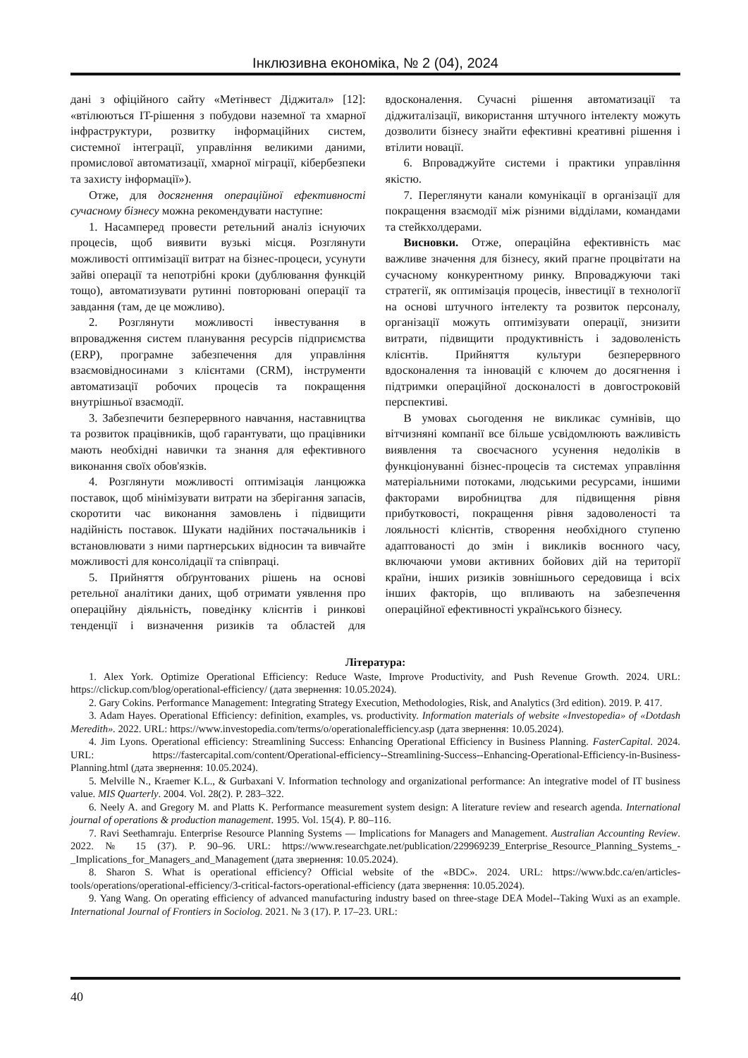Інклюзивна економіка, № 2 (04), 2024
дані з офіційного сайту «Метінвест Діджитал» [12]: «втілюються IT-рішення з побудови наземної та хмарної інфраструктури, розвитку інформаційних систем, системної інтеграції, управління великими даними, промислової автоматизації, хмарної міграції, кібербезпеки та захисту інформації»).
Отже, для досягнення операційної ефективності сучасному бізнесу можна рекомендувати наступне:
1. Насамперед провести ретельний аналіз існуючих процесів, щоб виявити вузькі місця. Розглянути можливості оптимізації витрат на бізнес-процеси, усунути зайві операції та непотрібні кроки (дублювання функцій тощо), автоматизувати рутинні повторювані операції та завдання (там, де це можливо).
2. Розглянути можливості інвестування в впровадження систем планування ресурсів підприємства (ERP), програмне забезпечення для управління взаємовідносинами з клієнтами (CRM), інструменти автоматизації робочих процесів та покращення внутрішньої взаємодії.
3. Забезпечити безперервного навчання, наставництва та розвиток працівників, щоб гарантувати, що працівники мають необхідні навички та знання для ефективного виконання своїх обов'язків.
4. Розглянути можливості оптимізація ланцюжка поставок, щоб мінімізувати витрати на зберігання запасів, скоротити час виконання замовлень і підвищити надійність поставок. Шукати надійних постачальників і встановлювати з ними партнерських відносин та вивчайте можливості для консолідації та співпраці.
5. Прийняття обґрунтованих рішень на основі ретельної аналітики даних, щоб отримати уявлення про операційну діяльність, поведінку клієнтів і ринкові тенденції і визначення ризиків та областей для вдосконалення. Сучасні рішення автоматизації та діджиталізації, використання штучного інтелекту можуть дозволити бізнесу знайти ефективні креативні рішення і втілити новації.
6. Впроваджуйте системи і практики управління якістю.
7. Переглянути канали комунікації в організації для покращення взаємодії між різними відділами, командами та стейкхолдерами.
Висновки. Отже, операційна ефективність має важливе значення для бізнесу, який прагне процвітати на сучасному конкурентному ринку. Впроваджуючи такі стратегії, як оптимізація процесів, інвестиції в технології на основі штучного інтелекту та розвиток персоналу, організації можуть оптимізувати операції, знизити витрати, підвищити продуктивність і задоволеність клієнтів. Прийняття культури безперервного вдосконалення та інновацій є ключем до досягнення і підтримки операційної досконалості в довгостроковій перспективі.
В умовах сьогодення не викликає сумнівів, що вітчизняні компанії все більше усвідомлюють важливість виявлення та своєчасного усунення недоліків в функціонуванні бізнес-процесів та системах управління матеріальними потоками, людськими ресурсами, іншими факторами виробництва для підвищення рівня прибутковості, покращення рівня задоволеності та лояльності клієнтів, створення необхідного ступеню адаптованості до змін і викликів воєнного часу, включаючи умови активних бойових дій на території країни, інших ризиків зовнішнього середовища і всіх інших факторів, що впливають на забезпечення операційної ефективності українського бізнесу.
Література:
1. Alex York. Optimize Operational Efficiency: Reduce Waste, Improve Productivity, and Push Revenue Growth. 2024. URL: https://clickup.com/blog/operational-efficiency/ (дата звернення: 10.05.2024).
2. Gary Cokins. Performance Management: Integrating Strategy Execution, Methodologies, Risk, and Analytics (3rd edition). 2019. P. 417.
3. Adam Hayes. Operational Efficiency: definition, examples, vs. productivity. Information materials of website «Investopedia» of «Dotdash Meredith». 2022. URL: https://www.investopedia.com/terms/o/operationalefficiency.asp (дата звернення: 10.05.2024).
4. Jim Lyons. Operational efficiency: Streamlining Success: Enhancing Operational Efficiency in Business Planning. FasterCapital. 2024. URL: https://fastercapital.com/content/Operational-efficiency--Streamlining-Success--Enhancing-Operational-Efficiency-in-Business-Planning.html (дата звернення: 10.05.2024).
5. Melville N., Kraemer K.L., & Gurbaxani V. Information technology and organizational performance: An integrative model of IT business value. MIS Quarterly. 2004. Vol. 28(2). P. 283–322.
6. Neely A. and Gregory M. and Platts K. Performance measurement system design: A literature review and research agenda. International journal of operations & production management. 1995. Vol. 15(4). P. 80–116.
7. Ravi Seethamraju. Enterprise Resource Planning Systems — Implications for Managers and Management. Australian Accounting Review. 2022. № 15 (37). P. 90–96. URL: https://www.researchgate.net/publication/229969239_Enterprise_Resource_Planning_Systems_-_Implications_for_Managers_and_Management (дата звернення: 10.05.2024).
8. Sharon S. What is operational efficiency? Official website of the «BDC». 2024. URL: https://www.bdc.ca/en/articles-tools/operations/operational-efficiency/3-critical-factors-operational-efficiency (дата звернення: 10.05.2024).
9. Yang Wang. On operating efficiency of advanced manufacturing industry based on three-stage DEA Model--Taking Wuxi as an example. International Journal of Frontiers in Sociolog. 2021. № 3 (17). P. 17–23. URL:
40